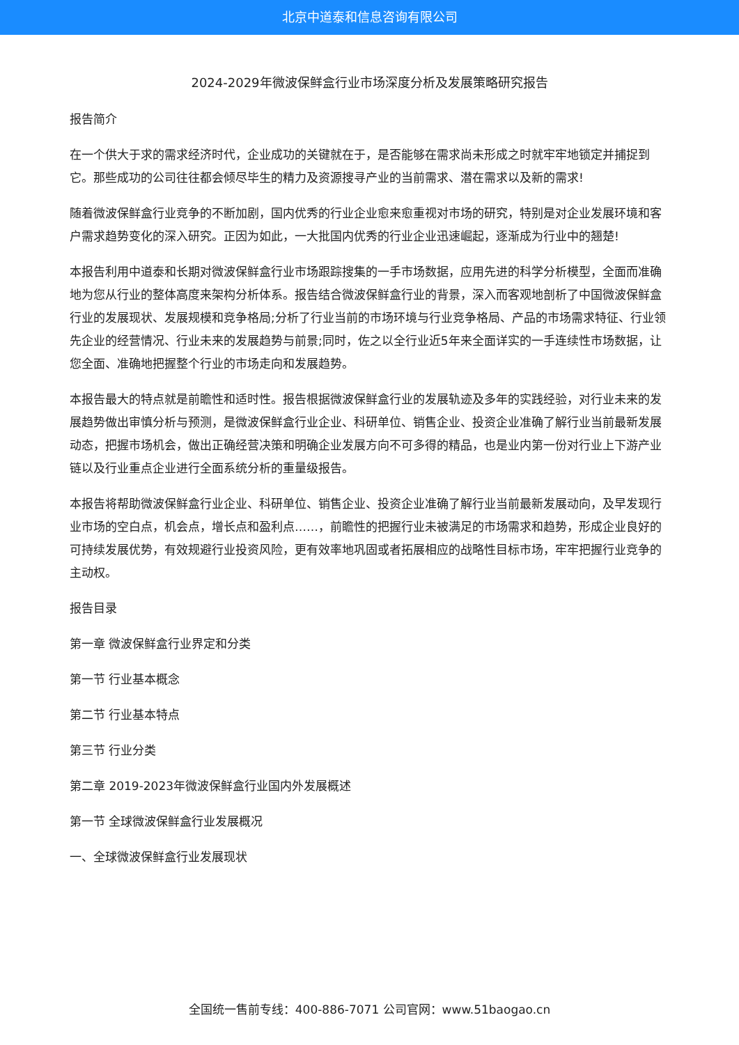北京中道泰和信息咨询有限公司
2024-2029年微波保鲜盒行业市场深度分析及发展策略研究报告
报告简介
在一个供大于求的需求经济时代，企业成功的关键就在于，是否能够在需求尚未形成之时就牢牢地锁定并捕捉到它。那些成功的公司往往都会倾尽毕生的精力及资源搜寻产业的当前需求、潜在需求以及新的需求!
随着微波保鲜盒行业竞争的不断加剧，国内优秀的行业企业愈来愈重视对市场的研究，特别是对企业发展环境和客户需求趋势变化的深入研究。正因为如此，一大批国内优秀的行业企业迅速崛起，逐渐成为行业中的翘楚!
本报告利用中道泰和长期对微波保鲜盒行业市场跟踪搜集的一手市场数据，应用先进的科学分析模型，全面而准确地为您从行业的整体高度来架构分析体系。报告结合微波保鲜盒行业的背景，深入而客观地剖析了中国微波保鲜盒行业的发展现状、发展规模和竞争格局;分析了行业当前的市场环境与行业竞争格局、产品的市场需求特征、行业领先企业的经营情况、行业未来的发展趋势与前景;同时，佐之以全行业近5年来全面详实的一手连续性市场数据，让您全面、准确地把握整个行业的市场走向和发展趋势。
本报告最大的特点就是前瞻性和适时性。报告根据微波保鲜盒行业的发展轨迹及多年的实践经验，对行业未来的发展趋势做出审慎分析与预测，是微波保鲜盒行业企业、科研单位、销售企业、投资企业准确了解行业当前最新发展动态，把握市场机会，做出正确经营决策和明确企业发展方向不可多得的精品，也是业内第一份对行业上下游产业链以及行业重点企业进行全面系统分析的重量级报告。
本报告将帮助微波保鲜盒行业企业、科研单位、销售企业、投资企业准确了解行业当前最新发展动向，及早发现行业市场的空白点，机会点，增长点和盈利点……，前瞻性的把握行业未被满足的市场需求和趋势，形成企业良好的可持续发展优势，有效规避行业投资风险，更有效率地巩固或者拓展相应的战略性目标市场，牢牢把握行业竞争的主动权。
报告目录
第一章 微波保鲜盒行业界定和分类
第一节 行业基本概念
第二节 行业基本特点
第三节 行业分类
第二章 2019-2023年微波保鲜盒行业国内外发展概述
第一节 全球微波保鲜盒行业发展概况
一、全球微波保鲜盒行业发展现状
全国统一售前专线：400-886-7071 公司官网：www.51baogao.cn